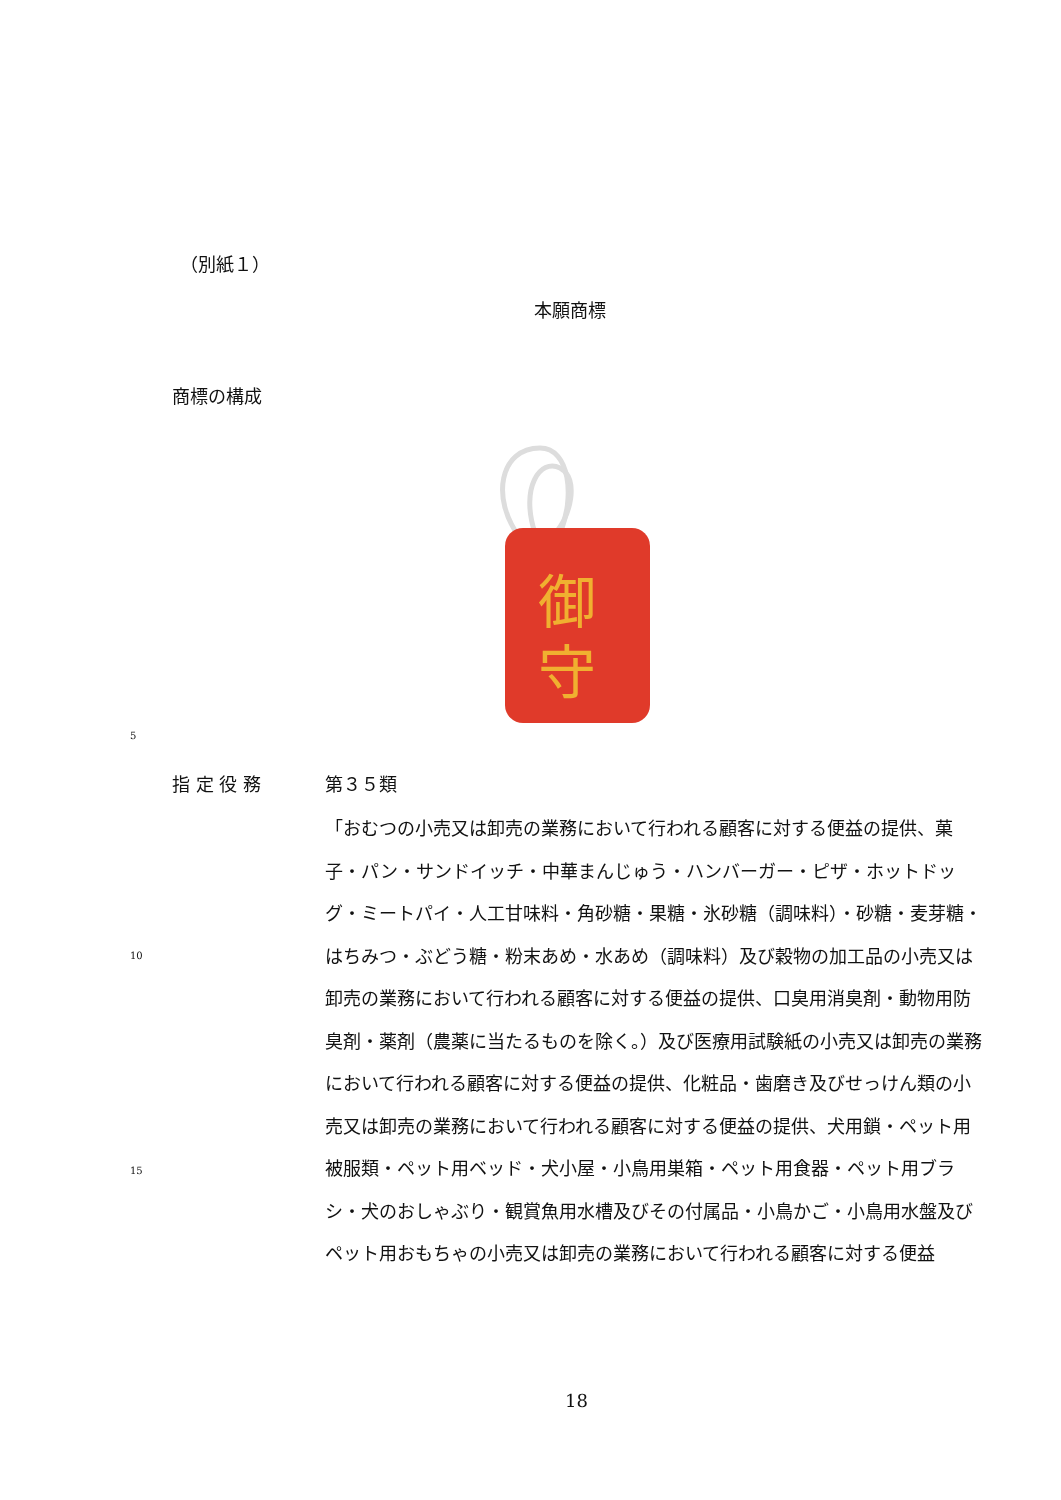（別紙１）
本願商標
商標の構成
御
守
5
指 定 役 務 第３５類
10
15
「おむつの小売又は卸売の業務において行われる顧客に対する便益の提供、菓子・パン・サンドイッチ・中華まんじゅう・ハンバーガー・ピザ・ホットドッグ・ミートパイ・人工甘味料・角砂糖・果糖・氷砂糖（調味料）・砂糖・麦芽糖・はちみつ・ぶどう糖・粉末あめ・水あめ（調味料）及び穀物の加工品の小売又は卸売の業務において行われる顧客に対する便益の提供、口臭用消臭剤・動物用防臭剤・薬剤（農薬に当たるものを除く。）及び医療用試験紙の小売又は卸売の業務において行われる顧客に対する便益の提供、化粧品・歯磨き及びせっけん類の小売又は卸売の業務において行われる顧客に対する便益の提供、犬用鎖・ペット用被服類・ペット用ベッド・犬小屋・小鳥用巣箱・ペット用食器・ペット用ブラシ・犬のおしゃぶり・観賞魚用水槽及びその付属品・小鳥かご・小鳥用水盤及びペット用おもちゃの小売又は卸売の業務において行われる顧客に対する便益
18